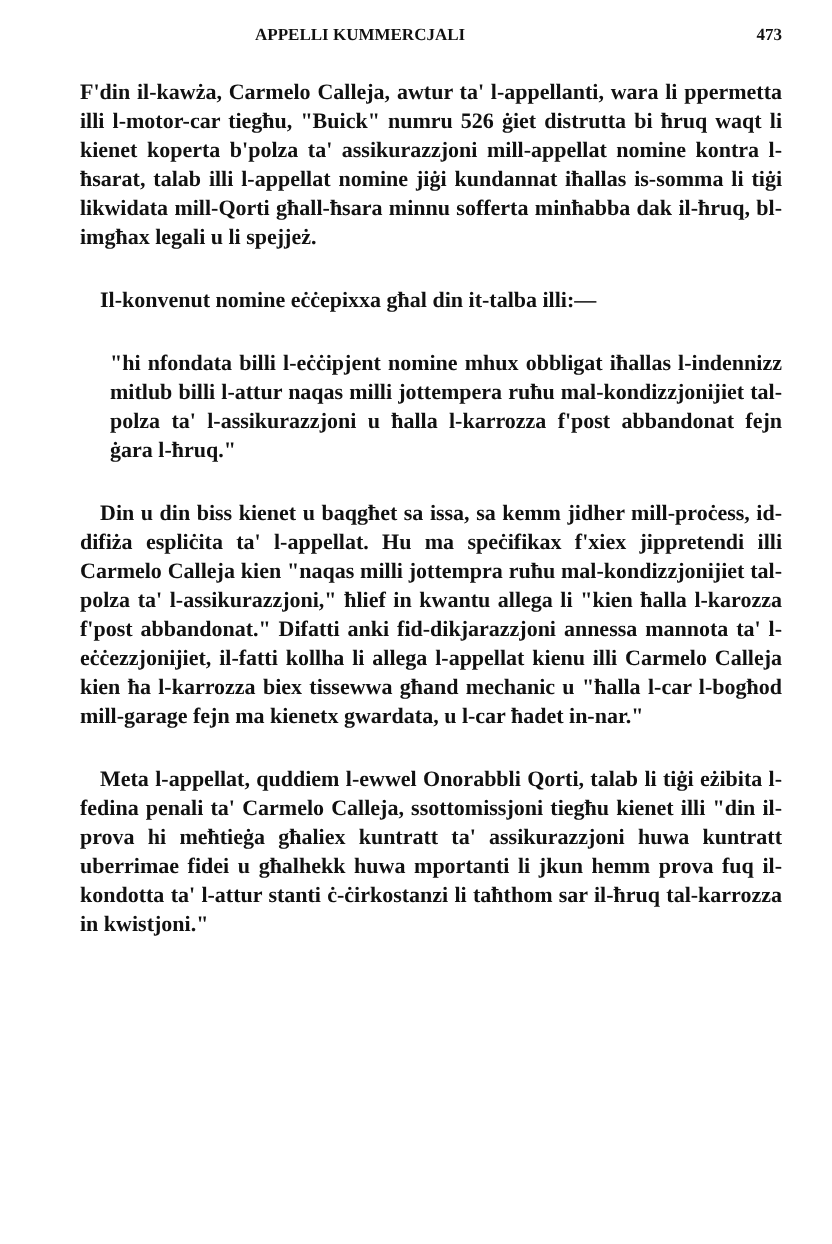APPELLI KUMMERCJALI 473
F'din il-kawża, Carmelo Calleja, awtur ta' l-appellanti, wara li ppermetta illi l-motor-car tiegħu, "Buick" numru 526 ġiet distrutta bi ħruq waqt li kienet koperta b'polza ta' assikurazzjoni mill-appellat nomine kontra l-ħsarat, talab illi l-appellat nomine jiġi kundannat iħallas is-somma li tiġi likwidata mill-Qorti għall-ħsara minnu sofferta minħabba dak il-ħruq, bl-imgħax legali u li spejjeż.
Il-konvenut nomine eċċepixxa għal din it-talba illi:—
"hi nfondata billi l-eċċipjent nomine mhux obbligat iħallas l-indennizz mitlub billi l-attur naqas milli jottempera ruħu mal-kondizzjonijiet tal-polza ta' l-assikurazzjoni u ħalla l-karrozza f'post abbandonat fejn ġara l-ħruq."
Din u din biss kienet u baqgħet sa issa, sa kemm jidher mill-proċess, id-difiża espliċita ta' l-appellat. Hu ma speċifikax f'xiex jippretendi illi Carmelo Calleja kien "naqas milli jottempra ruħu mal-kondizzjonijiet tal-polza ta' l-assikurazzjoni," ħlief in kwantu allega li "kien ħalla l-karozza f'post abbandonat." Difatti anki fid-dikjarazzjoni annessa mannota ta' l-eċċezzjonijiet, il-fatti kollha li allega l-appellat kienu illi Carmelo Calleja kien ħa l-karrozza biex tissewwa għand mechanic u "ħalla l-car l-bogħod mill-garage fejn ma kienetx gwardata, u l-car ħadet in-nar."
Meta l-appellat, quddiem l-ewwel Onorabbli Qorti, talab li tiġi eżibita l-fedina penali ta' Carmelo Calleja, ssottomissjoni tiegħu kienet illi "din il-prova hi meħtieġa għaliex kuntratt ta' assikurazzjoni huwa kuntratt uberrimae fidei u għalhekk huwa mportanti li jkun hemm prova fuq il-kondotta ta' l-attur stanti ċ-ċirkostanzi li taħthom sar il-ħruq tal-karrozza in kwistjoni."